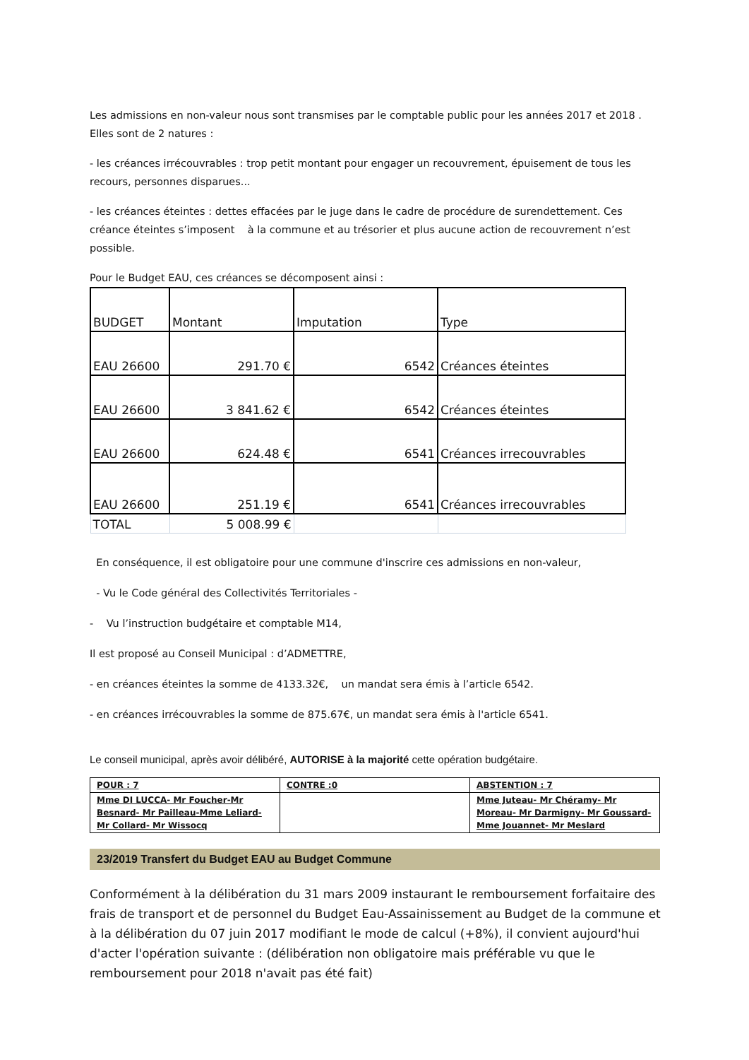Les admissions en non-valeur nous sont transmises par le comptable public pour les années 2017 et 2018 . Elles sont de 2 natures :
- les créances irrécouvrables : trop petit montant pour engager un recouvrement, épuisement de tous les recours, personnes disparues...
- les créances éteintes : dettes effacées par le juge dans le cadre de procédure de surendettement. Ces créance éteintes s’imposent à la commune et au trésorier et plus aucune action de recouvrement n’est possible.
Pour le Budget EAU, ces créances se décomposent ainsi :
| BUDGET | Montant | Imputation | Type |
| --- | --- | --- | --- |
| EAU 26600 | 291.70 € | 6542 | Créances éteintes |
| EAU 26600 | 3 841.62 € | 6542 | Créances éteintes |
| EAU 26600 | 624.48 € | 6541 | Créances irrecouvrables |
| EAU 26600 | 251.19 € | 6541 | Créances irrecouvrables |
| TOTAL | 5 008.99 € | | |
En conséquence, il est obligatoire pour une commune d'inscrire ces admissions en non-valeur,
- Vu le Code général des Collectivités Territoriales -
- Vu l’instruction budgétaire et comptable M14,
Il est proposé au Conseil Municipal : d’ADMETTRE,
- en créances éteintes la somme de 4133.32€, un mandat sera émis à l’article 6542.
- en créances irrécouvrables la somme de 875.67€, un mandat sera émis à l'article 6541.
Le conseil municipal, après avoir délibéré, AUTORISE à la majorité cette opération budgétaire.
| POUR : 7 | CONTRE :0 | ABSTENTION : 7 |
| Mme DI LUCCA- Mr Foucher-Mr Besnard- Mr Pailleau-Mme Leliard- Mr Collard- Mr Wissocq | | Mme Juteau- Mr Chéramy- Mr Moreau- Mr Darmigny- Mr Goussard- Mme Jouannet- Mr Meslard |
23/2019 Transfert du Budget EAU au Budget Commune
Conformément à la délibération du 31 mars 2009 instaurant le remboursement forfaitaire des frais de transport et de personnel du Budget Eau-Assainissement au Budget de la commune et à la délibération du 07 juin 2017 modifiant le mode de calcul (+8%), il convient aujourd'hui d'acter l'opération suivante : (délibération non obligatoire mais préférable vu que le remboursement pour 2018 n'avait pas été fait)